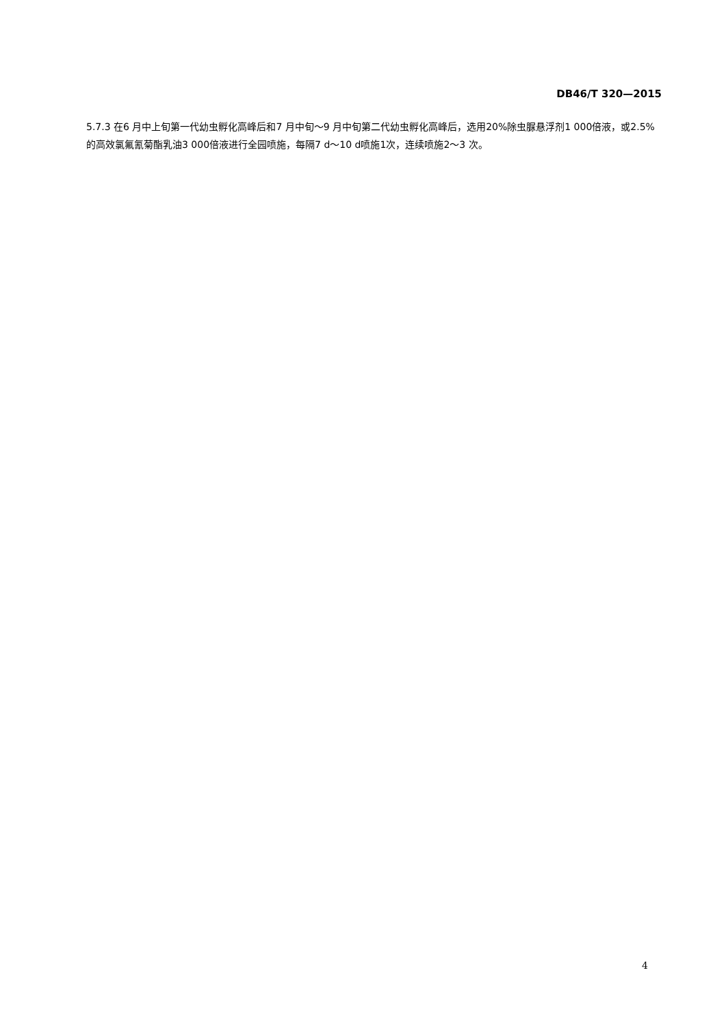DB46/T 320—2015
5.7.3 在6 月中上旬第一代幼虫孵化高峰后和7 月中旬～9 月中旬第二代幼虫孵化高峰后，选用20%除虫脲悬浮剂1 000倍液，或2.5%的高效氯氟氰菊酯乳油3 000倍液进行全园喷施，每隔7 d～10 d喷施1次，连续喷施2～3 次。
4